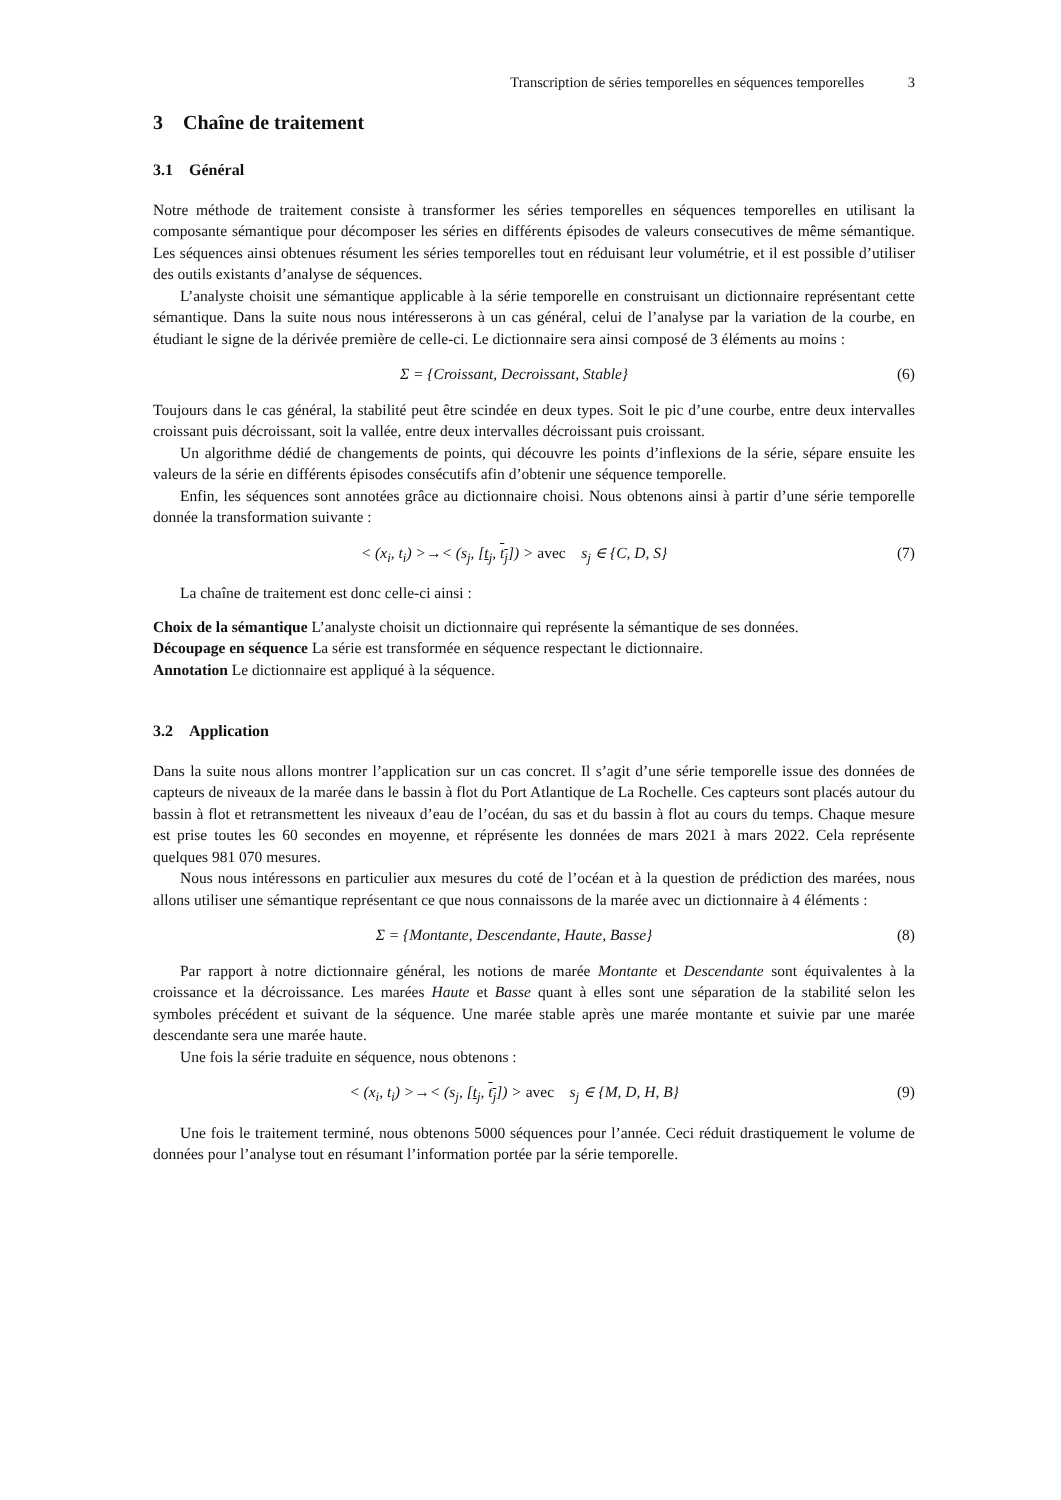Transcription de séries temporelles en séquences temporelles 3
3 Chaîne de traitement
3.1 Général
Notre méthode de traitement consiste à transformer les séries temporelles en séquences temporelles en utilisant la composante sémantique pour décomposer les séries en différents épisodes de valeurs consecutives de même sémantique. Les séquences ainsi obtenues résument les séries temporelles tout en réduisant leur volumétrie, et il est possible d’utiliser des outils existants d’analyse de séquences.
L’analyste choisit une sémantique applicable à la série temporelle en construisant un dictionnaire représentant cette sémantique. Dans la suite nous nous intéresserons à un cas général, celui de l’analyse par la variation de la courbe, en étudiant le signe de la dérivée première de celle-ci. Le dictionnaire sera ainsi composé de 3 éléments au moins :
Σ = {Croissant, Decroissant, Stable}
(6)
Toujours dans le cas général, la stabilité peut être scindée en deux types. Soit le pic d’une courbe, entre deux intervalles croissant puis décroissant, soit la vallée, entre deux intervalles décroissant puis croissant.
Un algorithme dédié de changements de points, qui découvre les points d’inflexions de la série, sépare ensuite les valeurs de la série en différents épisodes consécutifs afin d’obtenir une séquence temporelle.
Enfin, les séquences sont annotées grâce au dictionnaire choisi. Nous obtenons ainsi à partir d’une série temporelle donnée la transformation suivante :
< (x<sub>i</sub>, t<sub>i</sub>) >→< (s<sub>j</sub>, [t<sub>j</sub>, t<sub>j</sub>]) > avec s<sub>j</sub> ∈ {C, D, S}
(7)
La chaîne de traitement est donc celle-ci ainsi :
Choix de la sémantique L’analyste choisit un dictionnaire qui représente la sémantique de ses données.
Découpage en séquence La série est transformée en séquence respectant le dictionnaire.
Annotation Le dictionnaire est appliqué à la séquence.
3.2 Application
Dans la suite nous allons montrer l’application sur un cas concret. Il s’agit d’une série temporelle issue des données de capteurs de niveaux de la marée dans le bassin à flot du Port Atlantique de La Rochelle. Ces capteurs sont placés autour du bassin à flot et retransmettent les niveaux d’eau de l’océan, du sas et du bassin à flot au cours du temps. Chaque mesure est prise toutes les 60 secondes en moyenne, et réprésente les données de mars 2021 à mars 2022. Cela représente quelques 981 070 mesures.
Nous nous intéressons en particulier aux mesures du coté de l’océan et à la question de prédiction des marées, nous allons utiliser une sémantique représentant ce que nous connaissons de la marée avec un dictionnaire à 4 éléments :
Σ = {Montante, Descendante, Haute, Basse}
(8)
Par rapport à notre dictionnaire général, les notions de marée Montante et Descendante sont équivalentes à la croissance et la décroissance. Les marées Haute et Basse quant à elles sont une séparation de la stabilité selon les symboles précédent et suivant de la séquence. Une marée stable après une marée montante et suivie par une marée descendante sera une marée haute.
Une fois la série traduite en séquence, nous obtenons :
< (x<sub>i</sub>, t<sub>i</sub>) >→< (s<sub>j</sub>, [t<sub>j</sub>, t<sub>j</sub>]) > avec s<sub>j</sub> ∈ {M, D, H, B}
(9)
Une fois le traitement terminé, nous obtenons 5000 séquences pour l’année. Ceci réduit drastiquement le volume de données pour l’analyse tout en résumant l’information portée par la série temporelle.